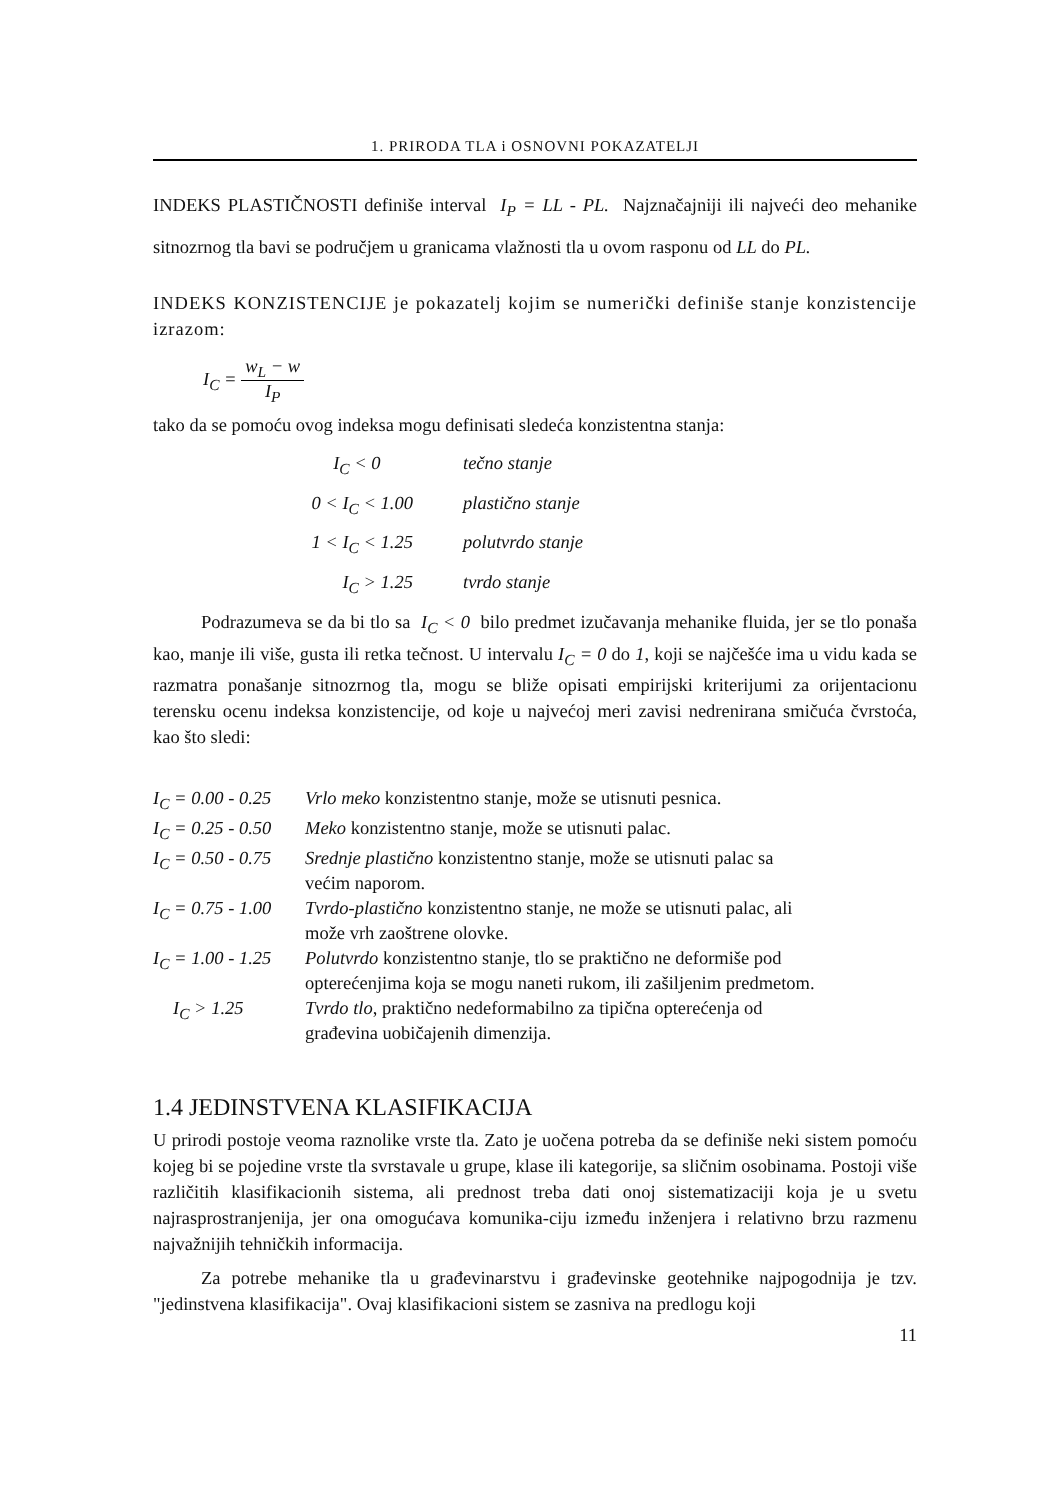1. PRIRODA TLA i OSNOVNI POKAZATELJI
INDEKS PLASTIČNOSTI definiše interval I<sub>P</sub> = LL - PL. Najznačajniji ili najveći deo mehanike sitnozrnog tla bavi se područjem u granicama vlažnosti tla u ovom rasponu od LL do PL.
INDEKS KONZISTENCIJE je pokazatelj kojim se numerički definiše stanje konzistencije izrazom:
I<sub>C</sub> = w<sub>L</sub> − w I<sub>P</sub>
tako da se pomoću ovog indeksa mogu definisati sledeća konzistentna stanja:
| I<sub>C</sub> < 0 | tečno stanje |
| 0 < I<sub>C</sub> < 1.00 | plastično stanje |
| 1 < I<sub>C</sub> < 1.25 | polutvrdo stanje |
| I<sub>C</sub> > 1.25 | tvrdo stanje |
Podrazumeva se da bi tlo sa I<sub>C</sub> < 0 bilo predmet izučavanja mehanike fluida, jer se tlo ponaša kao, manje ili više, gusta ili retka tečnost. U intervalu I<sub>C</sub> = 0 do 1, koji se najčešće ima u vidu kada se razmatra ponašanje sitnozrnog tla, mogu se bliže opisati empirijski kriterijumi za orijentacionu terensku ocenu indeksa konzistencije, od koje u najvećoj meri zavisi nedrenirana smičuća čvrstoća, kao što sledi:
| I<sub>C</sub> = 0.00 - 0.25 | Vrlo meko konzistentno stanje, može se utisnuti pesnica. |
| I<sub>C</sub> = 0.25 - 0.50 | Meko konzistentno stanje, može se utisnuti palac. |
| I<sub>C</sub> = 0.50 - 0.75 | Srednje plastično konzistentno stanje, može se utisnuti palac sa većim naporom. |
| I<sub>C</sub> = 0.75 - 1.00 | Tvrdo-plastično konzistentno stanje, ne može se utisnuti palac, ali može vrh zaoštrene olovke. |
| I<sub>C</sub> = 1.00 - 1.25 | Polutvrdo konzistentno stanje, tlo se praktično ne deformiše pod opterećenjima koja se mogu naneti rukom, ili zašiljenim predmetom. |
| I<sub>C</sub> > 1.25 | Tvrdo tlo , praktično nedeformabilno za tipična opterećenja od građevina uobičajenih dimenzija. |
1.4 JEDINSTVENA KLASIFIKACIJA
U prirodi postoje veoma raznolike vrste tla. Zato je uočena potreba da se definiše neki sistem pomoću kojeg bi se pojedine vrste tla svrstavale u grupe, klase ili kategorije, sa sličnim osobinama. Postoji više različitih klasifikacionih sistema, ali prednost treba dati onoj sistematizaciji koja je u svetu najrasprostranjenija, jer ona omogućava komunika-ciju između inženjera i relativno brzu razmenu najvažnijih tehničkih informacija.
Za potrebe mehanike tla u građevinarstvu i građevinske geotehnike najpogodnija je tzv. "jedinstvena klasifikacija". Ovaj klasifikacioni sistem se zasniva na predlogu koji
11